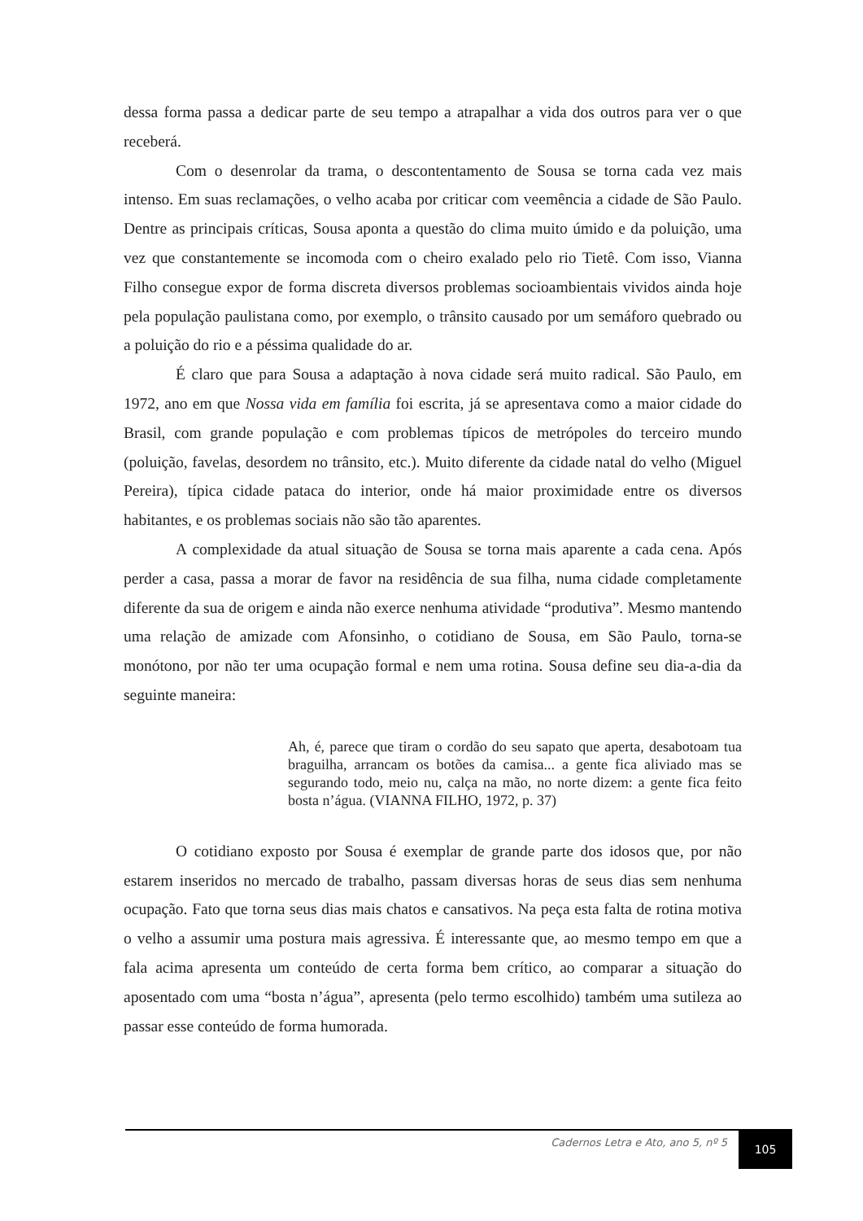dessa forma passa a dedicar parte de seu tempo a atrapalhar a vida dos outros para ver o que receberá.
Com o desenrolar da trama, o descontentamento de Sousa se torna cada vez mais intenso. Em suas reclamações, o velho acaba por criticar com veemência a cidade de São Paulo. Dentre as principais críticas, Sousa aponta a questão do clima muito úmido e da poluição, uma vez que constantemente se incomoda com o cheiro exalado pelo rio Tietê. Com isso, Vianna Filho consegue expor de forma discreta diversos problemas socioambientais vividos ainda hoje pela população paulistana como, por exemplo, o trânsito causado por um semáforo quebrado ou a poluição do rio e a péssima qualidade do ar.
É claro que para Sousa a adaptação à nova cidade será muito radical. São Paulo, em 1972, ano em que Nossa vida em família foi escrita, já se apresentava como a maior cidade do Brasil, com grande população e com problemas típicos de metrópoles do terceiro mundo (poluição, favelas, desordem no trânsito, etc.). Muito diferente da cidade natal do velho (Miguel Pereira), típica cidade pataca do interior, onde há maior proximidade entre os diversos habitantes, e os problemas sociais não são tão aparentes.
A complexidade da atual situação de Sousa se torna mais aparente a cada cena. Após perder a casa, passa a morar de favor na residência de sua filha, numa cidade completamente diferente da sua de origem e ainda não exerce nenhuma atividade “produtiva”. Mesmo mantendo uma relação de amizade com Afonsinho, o cotidiano de Sousa, em São Paulo, torna-se monótono, por não ter uma ocupação formal e nem uma rotina. Sousa define seu dia-a-dia da seguinte maneira:
Ah, é, parece que tiram o cordão do seu sapato que aperta, desabotoam tua braguilha, arrancam os botões da camisa... a gente fica aliviado mas se segurando todo, meio nu, calça na mão, no norte dizem: a gente fica feito bosta n’água. (VIANNA FILHO, 1972, p. 37)
O cotidiano exposto por Sousa é exemplar de grande parte dos idosos que, por não estarem inseridos no mercado de trabalho, passam diversas horas de seus dias sem nenhuma ocupação. Fato que torna seus dias mais chatos e cansativos. Na peça esta falta de rotina motiva o velho a assumir uma postura mais agressiva. É interessante que, ao mesmo tempo em que a fala acima apresenta um conteúdo de certa forma bem crítico, ao comparar a situação do aposentado com uma “bosta n’água”, apresenta (pelo termo escolhido) também uma sutileza ao passar esse conteúdo de forma humorada.
Cadernos Letra e Ato, ano 5, nº 5
105